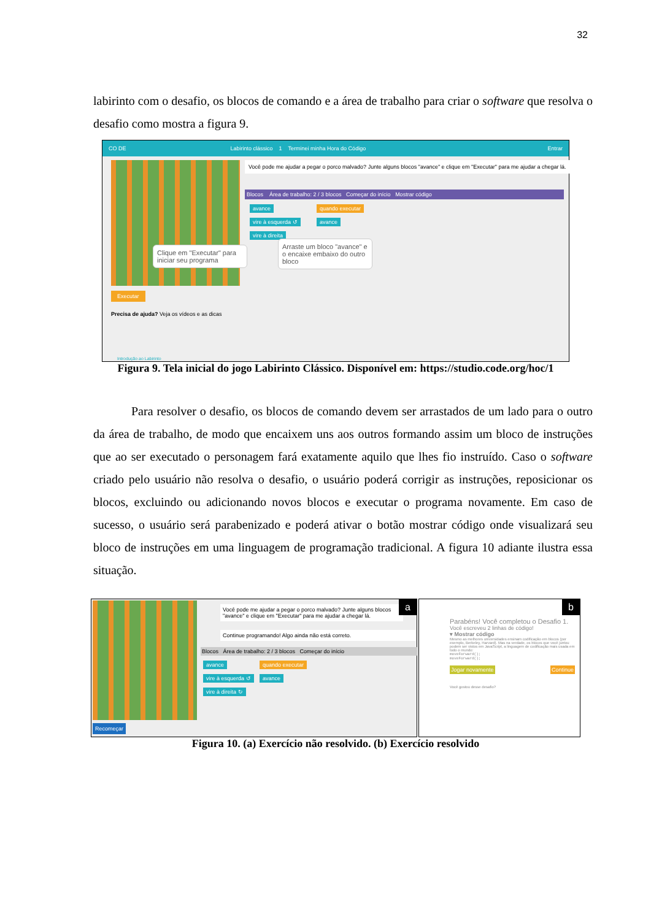32
labirinto com o desafio, os blocos de comando e a área de trabalho para criar o software que resolva o desafio como mostra a figura 9.
CO DE Labirinto clássico 1 Terminei minha Hora do Código Entrar
Executar
Precisa de ajuda? Veja os vídeos e as dicas
Introdução ao Labirinto
Você pode me ajudar a pegar o porco malvado? Junte alguns blocos "avance" e clique em "Executar" para me ajudar a chegar lá.
Blocos Área de trabalho: 2 / 3 blocos Começar do início Mostrar código
avance
vire à esquerda ↺
vire à direita
quando executar
avance
Clique em "Executar" para iniciar seu programa
Arraste um bloco "avance" e o encaixe embaixo do outro bloco
Figura 9. Tela inicial do jogo Labirinto Clássico. Disponível em: https://studio.code.org/hoc/1
Para resolver o desafio, os blocos de comando devem ser arrastados de um lado para o outro da área de trabalho, de modo que encaixem uns aos outros formando assim um bloco de instruções que ao ser executado o personagem fará exatamente aquilo que lhes fio instruído. Caso o software criado pelo usuário não resolva o desafio, o usuário poderá corrigir as instruções, reposicionar os blocos, excluindo ou adicionando novos blocos e executar o programa novamente. Em caso de sucesso, o usuário será parabenizado e poderá ativar o botão mostrar código onde visualizará seu bloco de instruções em uma linguagem de programação tradicional. A figura 10 adiante ilustra essa situação.
Recomeçar
Você pode me ajudar a pegar o porco malvado? Junte alguns blocos "avance" e clique em "Executar" para me ajudar a chegar lá.
a
Continue programando! Algo ainda não está correto.
Blocos Área de trabalho: 2 / 3 blocos Começar do início
avance
vire à esquerda ↺
vire à direita ↻
quando executar
avance
b
Parabéns! Você completou o Desafio 1.
Você escreveu 2 linhas de código!
▾ Mostrar código
Mesmo as melhores universidades ensinam codificação em blocos (por exemplo, Berkeley, Harvard). Mas na verdade, os blocos que você juntou podem ser vistos em JavaScript, a linguagem de codificação mais usada em todo o mundo:
moveForward();
moveForward();
Jogar novamente Continue
Você gostou desse desafio?
Figura 10. (a) Exercício não resolvido. (b) Exercício resolvido